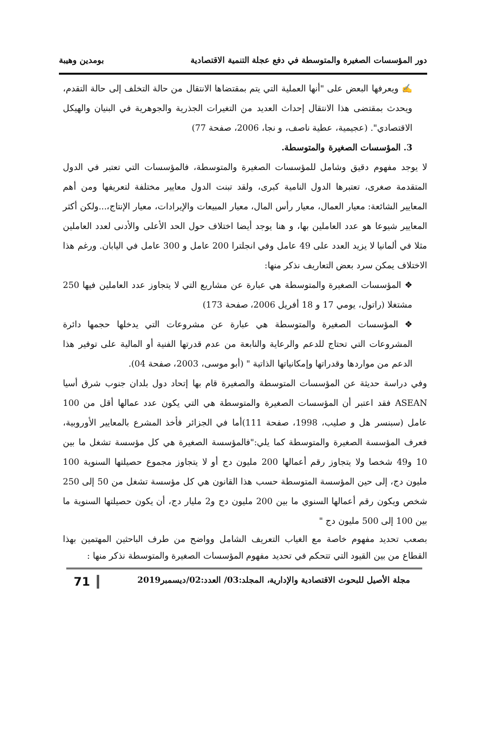دور المؤسسات الصغيرة والمتوسطة في دفع عجلة التنمية الاقتصادية بومدين وهيبة
✍ ويعرفها البعض على "أنها العملية التي يتم بمقتضاها الانتقال من حالة التخلف إلى حالة التقدم، ويحدث بمقتضى هذا الانتقال إحداث العديد من التغيرات الجذرية والجوهرية في البنيان والهيكل الاقتصادي". (عجيمية، عطية ناصف، و نجا، 2006، صفحة 77)
3. المؤسسات الصغيرة والمتوسطة.
لا يوجد مفهوم دقيق وشامل للمؤسسات الصغيرة والمتوسطة، فالمؤسسات التي تعتبر في الدول المتقدمة صغرى، تعتبرها الدول النامية كبرى، ولقد تبنت الدول معايير مختلفة لتعريفها ومن أهم المعايير الشائعة: معيار العمال، معيار رأس المال، معيار المبيعات والإيرادات، معيار الإنتاج،...ولكن أكثر المعايير شيوعا هو عدد العاملين بها، و هنا يوجد أيضا اختلاف حول الحد الأعلى والأدنى لعدد العاملين مثلا في ألمانيا لا يزيد العدد على 49 عامل وفي انجلترا 200 عامل و 300 عامل في اليابان. ورغم هذا الاختلاف يمكن سرد بعض التعاريف نذكر منها:
❖ المؤسسات الصغيرة والمتوسطة هي عبارة عن مشاريع التي لا يتجاوز عدد العاملين فيها 250 مشتغلا (راتول، يومي 17 و 18 أفريل 2006، صفحة 173)
❖ المؤسسات الصغيرة والمتوسطة هي عبارة عن مشروعات التي يدخلها حجمها دائرة المشروعات التي تحتاج للدعم والرعاية والنابعة من عدم قدرتها الفنية أو المالية على توفير هذا الدعم من مواردها وقدراتها وإمكانياتها الذاتية " (أبو موسى، 2003، صفحة 04).
وفي دراسة حديثة عن المؤسسات المتوسطة والصغيرة قام بها إتحاد دول بلدان جنوب شرق أسيا ASEAN فقد اعتبر أن المؤسسات الصغيرة والمتوسطة هي التي يكون عدد عمالها أقل من 100 عامل (سبنسر هل و صليب، 1998، صفحة 111)أما في الجزائر فأخذ المشرع بالمعايير الأوروبية، فعرف المؤسسة الصغيرة والمتوسطة كما يلي:"فالمؤسسة الصغيرة هي كل مؤسسة تشغل ما بين 10 و49 شخصا ولا يتجاوز رقم أعمالها 200 مليون دج أو لا يتجاوز مجموع حصيلتها السنوية 100 مليون دج، إلى حين المؤسسة المتوسطة حسب هذا القانون هي كل مؤسسة تشغل من 50 إلى 250 شخص ويكون رقم أعمالها السنوي ما بين 200 مليون دج و2 مليار دج، أن يكون حصيلتها السنوية ما بين 100 إلى 500 مليون دج "
بصعب تحديد مفهوم خاصة مع الغياب التعريف الشامل وواضح من طرف الباحثين المهتمين بهذا القطاع من بين القيود التي تتحكم في تحديد مفهوم المؤسسات الصغيرة والمتوسطة نذكر منها :
مجلة الأصيل للبحوث الاقتصادية والإدارية، المجلد:03/ العدد:02/ديسمبر2019 71